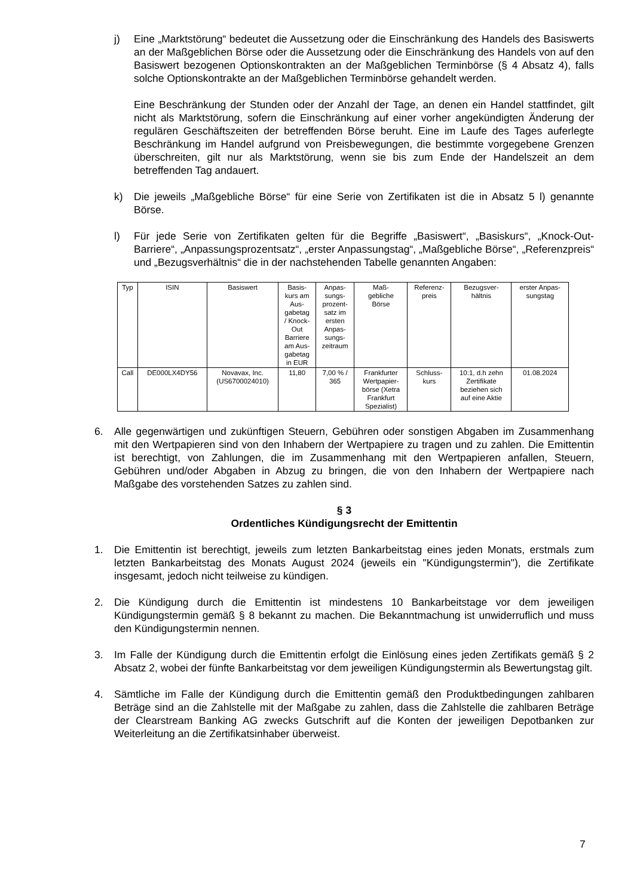j) Eine „Marktstörung“ bedeutet die Aussetzung oder die Einschränkung des Handels des Basiswerts an der Maßgeblichen Börse oder die Aussetzung oder die Einschränkung des Handels von auf den Basiswert bezogenen Optionskontrakten an der Maßgeblichen Terminbörse (§ 4 Absatz 4), falls solche Optionskontrakte an der Maßgeblichen Terminbörse gehandelt werden.
Eine Beschränkung der Stunden oder der Anzahl der Tage, an denen ein Handel stattfindet, gilt nicht als Marktstörung, sofern die Einschränkung auf einer vorher angekündigten Änderung der regulären Geschäftszeiten der betreffenden Börse beruht. Eine im Laufe des Tages auferlegte Beschränkung im Handel aufgrund von Preisbewegungen, die bestimmte vorgegebene Grenzen überschreiten, gilt nur als Marktstörung, wenn sie bis zum Ende der Handelszeit an dem betreffenden Tag andauert.
k) Die jeweils „Maßgebliche Börse“ für eine Serie von Zertifikaten ist die in Absatz 5 l) genannte Börse.
l) Für jede Serie von Zertifikaten gelten für die Begriffe „Basiswert“, „Basiskurs“, „Knock-Out-Barriere“, „Anpassungsprozentsatz“, „erster Anpassungstag“, „Maßgebliche Börse“, „Referenzpreis“ und „Bezugsverhältnis“ die in der nachstehenden Tabelle genannten Angaben:
| Typ | ISIN | Basiswert | Basis- kurs am Aus- gabetag / Knock- Out Barriere am Aus- gabetag in EUR | Anpas- sungs- prozent- satz im ersten Anpas- sungs- zeitraum | Maß- gebliche Börse | Referenz- preis | Bezugsver- hältnis | erster Anpas- sungstag |
| --- | --- | --- | --- | --- | --- | --- | --- | --- |
| Call | DE000LX4DY56 | Novavax, Inc. (US6700024010) | 11,80 | 7,00 % / 365 | Frankfurter Wertpapier- börse (Xetra Frankfurt Spezialist) | Schluss- kurs | 10:1, d.h zehn Zertifikate beziehen sich auf eine Aktie | 01.08.2024 |
6. Alle gegenwärtigen und zukünftigen Steuern, Gebühren oder sonstigen Abgaben im Zusammenhang mit den Wertpapieren sind von den Inhabern der Wertpapiere zu tragen und zu zahlen. Die Emittentin ist berechtigt, von Zahlungen, die im Zusammenhang mit den Wert­papieren anfallen, Steuern, Gebühren und/oder Abgaben in Abzug zu bringen, die von den Inhabern der Wertpapiere nach Maßgabe des vorstehenden Satzes zu zahlen sind.
§ 3
Ordentliches Kündigungsrecht der Emittentin
1. Die Emittentin ist berechtigt, jeweils zum letzten Bankarbeitstag eines jeden Monats, erstmals zum letzten Bankarbeitstag des Monats August 2024 (jeweils ein "Kündigungstermin"), die Zertifikate insgesamt, jedoch nicht teilweise zu kündigen.
2. Die Kündigung durch die Emittentin ist mindestens 10 Bankarbeitstage vor dem jeweiligen Kündigungstermin gemäß § 8 bekannt zu machen. Die Bekanntmachung ist unwiderruflich und muss den Kündigungstermin nennen.
3. Im Falle der Kündigung durch die Emittentin erfolgt die Einlösung eines jeden Zertifikats gemäß § 2 Absatz 2, wobei der fünfte Bankarbeitstag vor dem jeweiligen Kündigungstermin als Bewertungstag gilt.
4. Sämtliche im Falle der Kündigung durch die Emittentin gemäß den Produktbedingungen zahlbaren Beträge sind an die Zahlstelle mit der Maßgabe zu zahlen, dass die Zahlstelle die zahlbaren Beträge der Clearstream Banking AG zwecks Gutschrift auf die Konten der jeweiligen Depotbanken zur Weiterleitung an die Zertifikatsinhaber überweist.
7